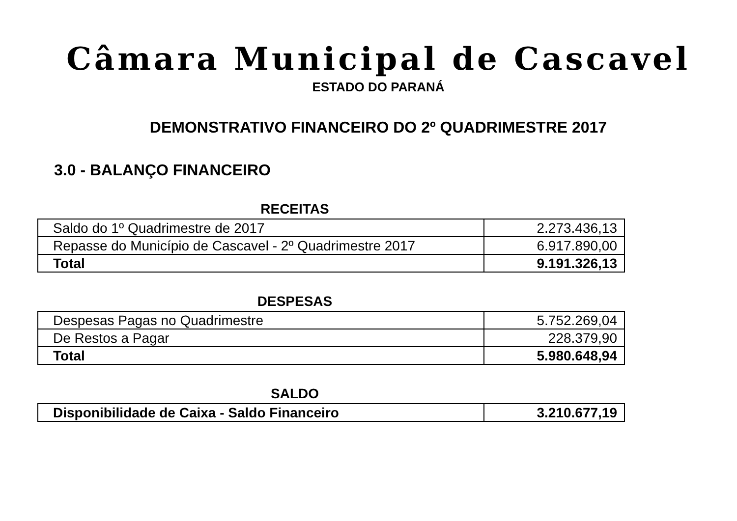Câmara Municipal de Cascavel
ESTADO DO PARANÁ
DEMONSTRATIVO FINANCEIRO DO 2º QUADRIMESTRE 2017
3.0 - BALANÇO FINANCEIRO
RECEITAS
| Saldo do 1º Quadrimestre de 2017 | 2.273.436,13 |
| Repasse do Município de Cascavel - 2º Quadrimestre 2017 | 6.917.890,00 |
| Total | 9.191.326,13 |
DESPESAS
| Despesas Pagas no Quadrimestre | 5.752.269,04 |
| De Restos a Pagar | 228.379,90 |
| Total | 5.980.648,94 |
SALDO
| Disponibilidade de Caixa - Saldo Financeiro | 3.210.677,19 |